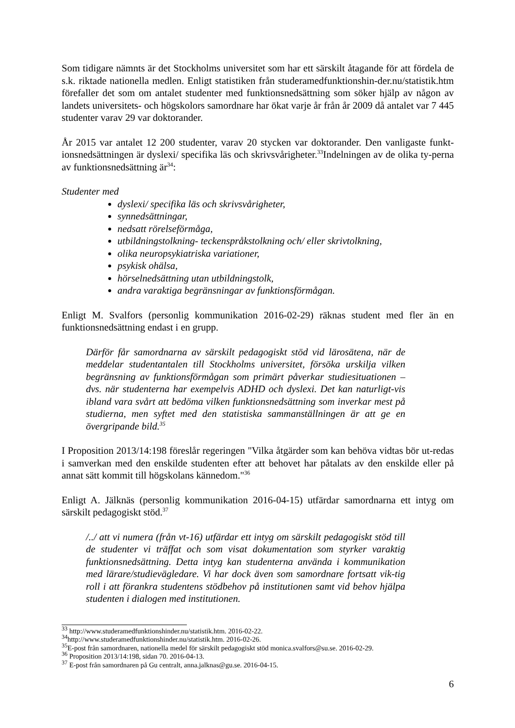Som tidigare nämnts är det Stockholms universitet som har ett särskilt åtagande för att fördela de s.k. riktade nationella medlen. Enligt statistiken från studeramedfunktionshin-der.nu/statistik.htm förefaller det som om antalet studenter med funktionsnedsättning som söker hjälp av någon av landets universitets- och högskolors samordnare har ökat varje år från år 2009 då antalet var 7 445 studenter varav 29 var doktorander.
År 2015 var antalet 12 200 studenter, varav 20 stycken var doktorander. Den vanligaste funkt-ionsnedsättningen är dyslexi/ specifika läs och skrivsvårigheter.<sup>33</sup>Indelningen av de olika ty-perna av funktionsnedsättning är<sup>34</sup>:
Studenter med
dyslexi/ specifika läs och skrivsvårigheter,
synnedsättningar,
nedsatt rörelseförmåga,
utbildningstolkning- teckenspråkstolkning och/ eller skrivtolkning,
olika neuropsykiatriska variationer,
psykisk ohälsa,
hörselnedsättning utan utbildningstolk,
andra varaktiga begränsningar av funktionsförmågan.
Enligt M. Svalfors (personlig kommunikation 2016-02-29) räknas student med fler än en funktionsnedsättning endast i en grupp.
Därför får samordnarna av särskilt pedagogiskt stöd vid lärosätena, när de meddelar studentantalen till Stockholms universitet, försöka urskilja vilken begränsning av funktionsförmågan som primärt påverkar studiesituationen – dvs. när studenterna har exempelvis ADHD och dyslexi. Det kan naturligt-vis ibland vara svårt att bedöma vilken funktionsnedsättning som inverkar mest på studierna, men syftet med den statistiska sammanställningen är att ge en övergripande bild.<sup>35</sup>
I Proposition 2013/14:198 föreslår regeringen "Vilka åtgärder som kan behöva vidtas bör ut-redas i samverkan med den enskilde studenten efter att behovet har påtalats av den enskilde eller på annat sätt kommit till högskolans kännedom."<sup>36</sup>
Enligt A. Jälknäs (personlig kommunikation 2016-04-15) utfärdar samordnarna ett intyg om särskilt pedagogiskt stöd.<sup>37</sup>
/../ att vi numera (från vt-16) utfärdar ett intyg om särskilt pedagogiskt stöd till de studenter vi träffat och som visat dokumentation som styrker varaktig funktionsnedsättning. Detta intyg kan studenterna använda i kommunikation med lärare/studievägledare. Vi har dock även som samordnare fortsatt vik-tig roll i att förankra studentens stödbehov på institutionen samt vid behov hjälpa studenten i dialogen med institutionen.
<sup>33</sup> http://www.studeramedfunktionshinder.nu/statistik.htm. 2016-02-22.
<sup>34</sup> http://www.studeramedfunktionshinder.nu/statistik.htm. 2016-02-26.
<sup>35</sup> E-post från samordnaren, nationella medel för särskilt pedagogiskt stöd monica.svalfors@su.se. 2016-02-29.
<sup>36</sup> Proposition 2013/14:198, sidan 70. 2016-04-13.
<sup>37</sup> E-post från samordnaren på Gu centralt, anna.jalknas@gu.se. 2016-04-15.
6